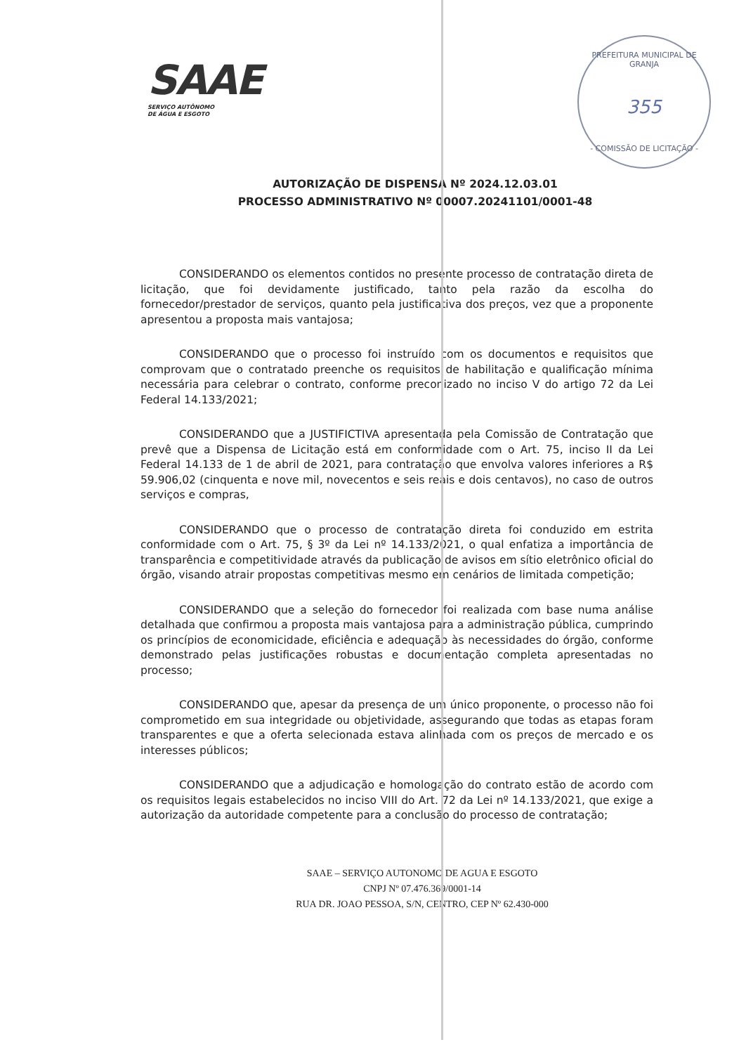SAAE
SERVIÇO AUTÔNOMO
DE ÁGUA E ESGOTO
PREFEITURA MUNICIPAL DE GRANJA
355
- COMISSÃO DE LICITAÇÃO -
AUTORIZAÇÃO DE DISPENSA Nº 2024.12.03.01
PROCESSO ADMINISTRATIVO Nº 00007.20241101/0001-48
CONSIDERANDO os elementos contidos no presente processo de contratação direta de licitação, que foi devidamente justificado, tanto pela razão da escolha do fornecedor/prestador de serviços, quanto pela justificativa dos preços, vez que a proponente apresentou a proposta mais vantajosa;
CONSIDERANDO que o processo foi instruído com os documentos e requisitos que comprovam que o contratado preenche os requisitos de habilitação e qualificação mínima necessária para celebrar o contrato, conforme preconizado no inciso V do artigo 72 da Lei Federal 14.133/2021;
CONSIDERANDO que a JUSTIFICTIVA apresentada pela Comissão de Contratação que prevê que a Dispensa de Licitação está em conformidade com o Art. 75, inciso II da Lei Federal 14.133 de 1 de abril de 2021, para contratação que envolva valores inferiores a R$ 59.906,02 (cinquenta e nove mil, novecentos e seis reais e dois centavos), no caso de outros serviços e compras,
CONSIDERANDO que o processo de contratação direta foi conduzido em estrita conformidade com o Art. 75, § 3º da Lei nº 14.133/2021, o qual enfatiza a importância de transparência e competitividade através da publicação de avisos em sítio eletrônico oficial do órgão, visando atrair propostas competitivas mesmo em cenários de limitada competição;
CONSIDERANDO que a seleção do fornecedor foi realizada com base numa análise detalhada que confirmou a proposta mais vantajosa para a administração pública, cumprindo os princípios de economicidade, eficiência e adequação às necessidades do órgão, conforme demonstrado pelas justificações robustas e documentação completa apresentadas no processo;
CONSIDERANDO que, apesar da presença de um único proponente, o processo não foi comprometido em sua integridade ou objetividade, assegurando que todas as etapas foram transparentes e que a oferta selecionada estava alinhada com os preços de mercado e os interesses públicos;
CONSIDERANDO que a adjudicação e homologação do contrato estão de acordo com os requisitos legais estabelecidos no inciso VIII do Art. 72 da Lei nº 14.133/2021, que exige a autorização da autoridade competente para a conclusão do processo de contratação;
SAAE – SERVIÇO AUTONOMO DE AGUA E ESGOTO
CNPJ Nº 07.476.369/0001-14
RUA DR. JOAO PESSOA, S/N, CENTRO, CEP Nº 62.430-000